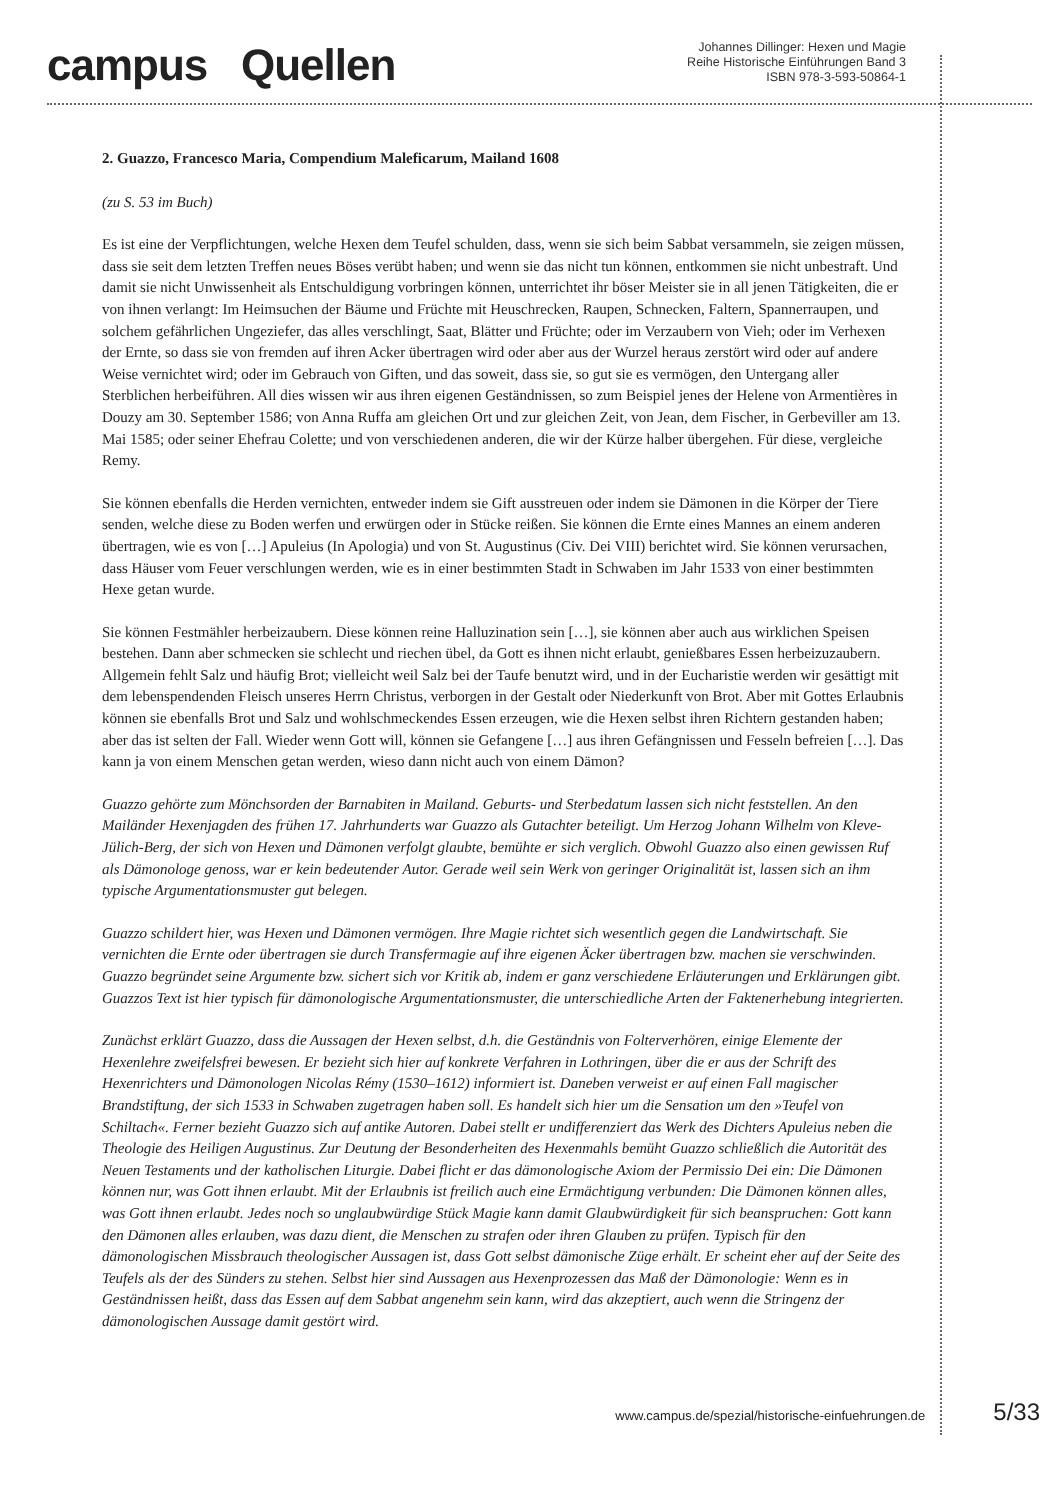campus Quellen
Johannes Dillinger: Hexen und Magie
Reihe Historische Einführungen Band 3
ISBN 978-3-593-50864-1
2. Guazzo, Francesco Maria, Compendium Maleficarum, Mailand 1608
(zu S. 53 im Buch)
Es ist eine der Verpflichtungen, welche Hexen dem Teufel schulden, dass, wenn sie sich beim Sabbat versammeln, sie zeigen müssen, dass sie seit dem letzten Treffen neues Böses verübt haben; und wenn sie das nicht tun können, entkommen sie nicht unbestraft. Und damit sie nicht Unwissenheit als Entschuldigung vorbringen können, unterrichtet ihr böser Meister sie in all jenen Tätigkeiten, die er von ihnen verlangt: Im Heimsuchen der Bäume und Früchte mit Heuschrecken, Raupen, Schnecken, Faltern, Spannerraupen, und solchem gefährlichen Ungeziefer, das alles verschlingt, Saat, Blätter und Früchte; oder im Verzaubern von Vieh; oder im Verhexen der Ernte, so dass sie von fremden auf ihren Acker übertragen wird oder aber aus der Wurzel heraus zerstört wird oder auf andere Weise vernichtet wird; oder im Gebrauch von Giften, und das soweit, dass sie, so gut sie es vermögen, den Untergang aller Sterblichen herbeiführen. All dies wissen wir aus ihren eigenen Geständnissen, so zum Beispiel jenes der Helene von Armentières in Douzy am 30. September 1586; von Anna Ruffa am gleichen Ort und zur gleichen Zeit, von Jean, dem Fischer, in Gerbeviller am 13. Mai 1585; oder seiner Ehefrau Colette; und von verschiedenen anderen, die wir der Kürze halber übergehen. Für diese, vergleiche Remy.
Sie können ebenfalls die Herden vernichten, entweder indem sie Gift ausstreuen oder indem sie Dämonen in die Körper der Tiere senden, welche diese zu Boden werfen und erwürgen oder in Stücke reißen. Sie können die Ernte eines Mannes an einem anderen übertragen, wie es von […] Apuleius (In Apologia) und von St. Augustinus (Civ. Dei VIII) berichtet wird. Sie können verursachen, dass Häuser vom Feuer verschlungen werden, wie es in einer bestimmten Stadt in Schwaben im Jahr 1533 von einer bestimmten Hexe getan wurde.
Sie können Festmähler herbeizaubern. Diese können reine Halluzination sein […], sie können aber auch aus wirklichen Speisen bestehen. Dann aber schmecken sie schlecht und riechen übel, da Gott es ihnen nicht erlaubt, genießbares Essen herbeizuzaubern. Allgemein fehlt Salz und häufig Brot; vielleicht weil Salz bei der Taufe benutzt wird, und in der Eucharistie werden wir gesättigt mit dem lebenspendenden Fleisch unseres Herrn Christus, verborgen in der Gestalt oder Niederkunft von Brot. Aber mit Gottes Erlaubnis können sie ebenfalls Brot und Salz und wohlschmeckendes Essen erzeugen, wie die Hexen selbst ihren Richtern gestanden haben; aber das ist selten der Fall. Wieder wenn Gott will, können sie Gefangene […] aus ihren Gefängnissen und Fesseln befreien […]. Das kann ja von einem Menschen getan werden, wieso dann nicht auch von einem Dämon?
Guazzo gehörte zum Mönchsorden der Barnabiten in Mailand. Geburts- und Sterbedatum lassen sich nicht feststellen. An den Mailänder Hexenjagden des frühen 17. Jahrhunderts war Guazzo als Gutachter beteiligt. Um Herzog Johann Wilhelm von Kleve-Jülich-Berg, der sich von Hexen und Dämonen verfolgt glaubte, bemühte er sich verglich. Obwohl Guazzo also einen gewissen Ruf als Dämonologe genoss, war er kein bedeutender Autor. Gerade weil sein Werk von geringer Originalität ist, lassen sich an ihm typische Argumentationsmuster gut belegen.
Guazzo schildert hier, was Hexen und Dämonen vermögen. Ihre Magie richtet sich wesentlich gegen die Landwirtschaft. Sie vernichten die Ernte oder übertragen sie durch Transfermagie auf ihre eigenen Äcker übertragen bzw. machen sie verschwinden. Guazzo begründet seine Argumente bzw. sichert sich vor Kritik ab, indem er ganz verschiedene Erläuterungen und Erklärungen gibt. Guazzos Text ist hier typisch für dämonologische Argumentationsmuster, die unterschiedliche Arten der Faktenerhebung integrierten.
Zunächst erklärt Guazzo, dass die Aussagen der Hexen selbst, d.h. die Geständnis von Folterverhören, einige Elemente der Hexenlehre zweifelsfrei bewesen. Er bezieht sich hier auf konkrete Verfahren in Lothringen, über die er aus der Schrift des Hexenrichters und Dämonologen Nicolas Rémy (1530–1612) informiert ist. Daneben verweist er auf einen Fall magischer Brandstiftung, der sich 1533 in Schwaben zugetragen haben soll. Es handelt sich hier um die Sensation um den »Teufel von Schiltach«. Ferner bezieht Guazzo sich auf antike Autoren. Dabei stellt er undifferenziert das Werk des Dichters Apuleius neben die Theologie des Heiligen Augustinus. Zur Deutung der Besonderheiten des Hexenmahls bemüht Guazzo schließlich die Autorität des Neuen Testaments und der katholischen Liturgie. Dabei flicht er das dämonologische Axiom der Permissio Dei ein: Die Dämonen können nur, was Gott ihnen erlaubt. Mit der Erlaubnis ist freilich auch eine Ermächtigung verbunden: Die Dämonen können alles, was Gott ihnen erlaubt. Jedes noch so unglaubwürdige Stück Magie kann damit Glaubwürdigkeit für sich beanspruchen: Gott kann den Dämonen alles erlauben, was dazu dient, die Menschen zu strafen oder ihren Glauben zu prüfen. Typisch für den dämonologischen Missbrauch theologischer Aussagen ist, dass Gott selbst dämonische Züge erhält. Er scheint eher auf der Seite des Teufels als der des Sünders zu stehen. Selbst hier sind Aussagen aus Hexenprozessen das Maß der Dämonologie: Wenn es in Geständnissen heißt, dass das Essen auf dem Sabbat angenehm sein kann, wird das akzeptiert, auch wenn die Stringenz der dämonologischen Aussage damit gestört wird.
www.campus.de/spezial/historische-einfuehrungen.de 5/33